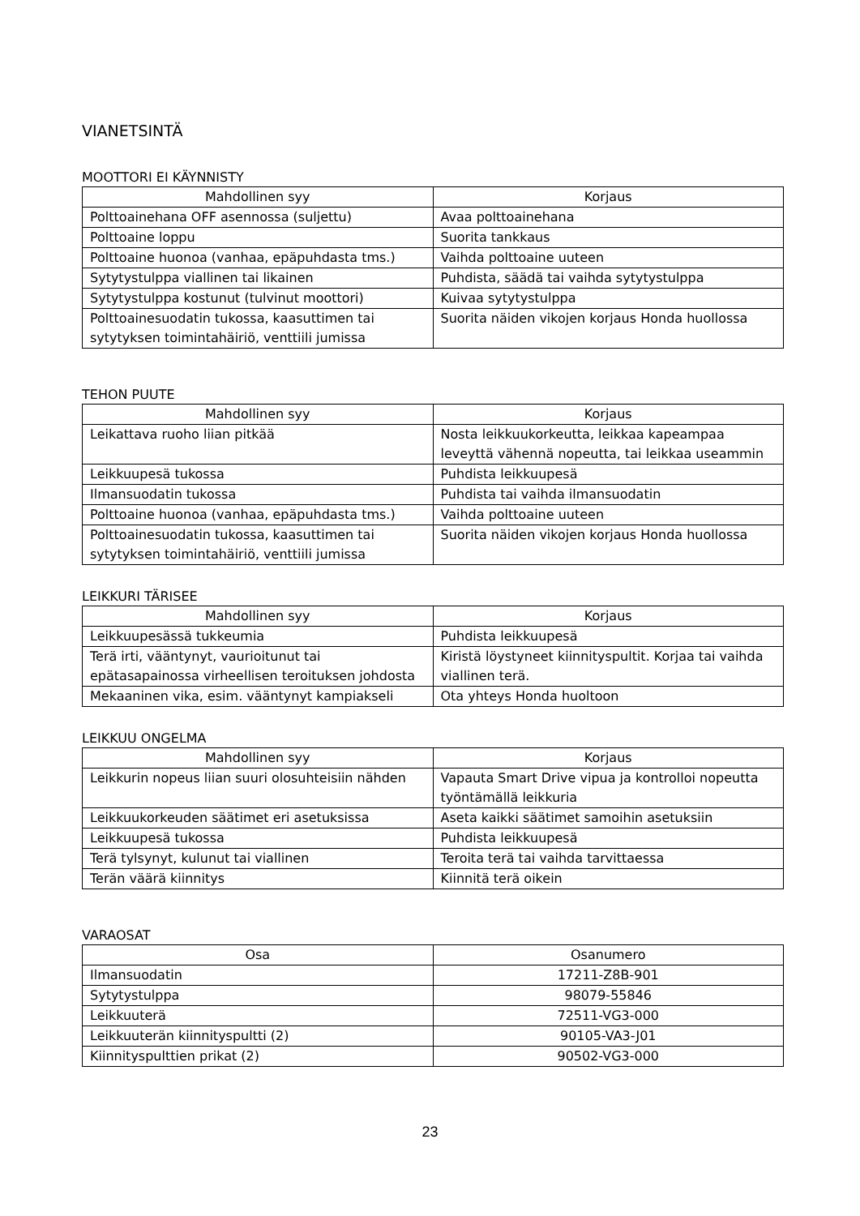VIANETSINTÄ
MOOTTORI EI KÄYNNISTY
| Mahdollinen syy | Korjaus |
| --- | --- |
| Polttoainehana OFF asennossa (suljettu) | Avaa polttoainehana |
| Polttoaine loppu | Suorita tankkaus |
| Polttoaine huonoa (vanhaa, epäpuhdasta tms.) | Vaihda polttoaine uuteen |
| Sytytystulppa viallinen tai likainen | Puhdista, säädä tai vaihda sytytystulppa |
| Sytytystulppa kostunut (tulvinut moottori) | Kuivaa sytytystulppa |
| Polttoainesuodatin tukossa, kaasuttimen tai sytytyksen toimintahäiriö, venttiili jumissa | Suorita näiden vikojen korjaus Honda huollossa |
TEHON PUUTE
| Mahdollinen syy | Korjaus |
| --- | --- |
| Leikattava ruoho liian pitkää | Nosta leikkuukorkeutta, leikkaa kapeampaa leveyttä vähennä nopeutta, tai leikkaa useammin |
| Leikkuupesä tukossa | Puhdista leikkuupesä |
| Ilmansuodatin tukossa | Puhdista tai vaihda ilmansuodatin |
| Polttoaine huonoa (vanhaa, epäpuhdasta tms.) | Vaihda polttoaine uuteen |
| Polttoainesuodatin tukossa, kaasuttimen tai sytytyksen toimintahäiriö, venttiili jumissa | Suorita näiden vikojen korjaus Honda huollossa |
LEIKKURI TÄRISEE
| Mahdollinen syy | Korjaus |
| --- | --- |
| Leikkuupesässä tukkeumia | Puhdista leikkuupesä |
| Terä irti, vääntynyt, vaurioitunut tai epätasapainossa virheellisen teroituksen johdosta | Kiristä löystyneet kiinnityspultit. Korjaa tai vaihda viallinen terä. |
| Mekaaninen vika, esim. vääntynyt kampiakseli | Ota yhteys Honda huoltoon |
LEIKKUU ONGELMA
| Mahdollinen syy | Korjaus |
| --- | --- |
| Leikkurin nopeus liian suuri olosuhteisiin nähden | Vapauta Smart Drive vipua ja kontrolloi nopeutta työntämällä leikkuria |
| Leikkuukorkeuden säätimet eri asetuksissa | Aseta kaikki säätimet samoihin asetuksiin |
| Leikkuupesä tukossa | Puhdista leikkuupesä |
| Terä tylsynyt, kulunut tai viallinen | Teroita terä tai vaihda tarvittaessa |
| Terän väärä kiinnitys | Kiinnitä terä oikein |
VARAOSAT
| Osa | Osanumero |
| --- | --- |
| Ilmansuodatin | 17211-Z8B-901 |
| Sytytystulppa | 98079-55846 |
| Leikkuuterä | 72511-VG3-000 |
| Leikkuuterän kiinnityspultti (2) | 90105-VA3-J01 |
| Kiinnityspulttien prikat (2) | 90502-VG3-000 |
23